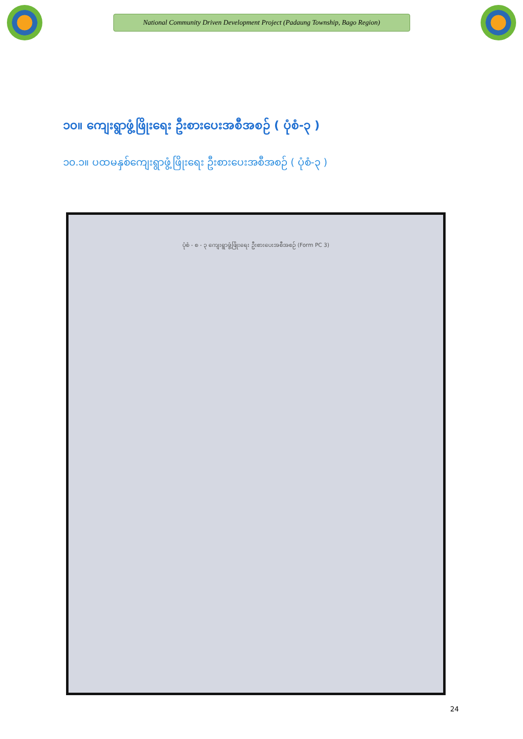National Community Driven Development Project (Padaung Township, Bago Region)
၁၀။ ကျေးရွာဖွံ့ဖြိုးရေး ဦးစားပေးအစီအစဉ် ( ပုံစံ-၃ )
၁၀.၁။ ပထမနှစ်ကျေးရွာဖွံ့ဖြိုးရေး ဦးစားပေးအစီအစဉ် ( ပုံစံ-၃ )
ပုံစံ - စ - ၃ ကျေးရွာဖွံ့ဖြိုးရေး ဦးစားပေးအစီအစဉ် (Form PC 3)
24